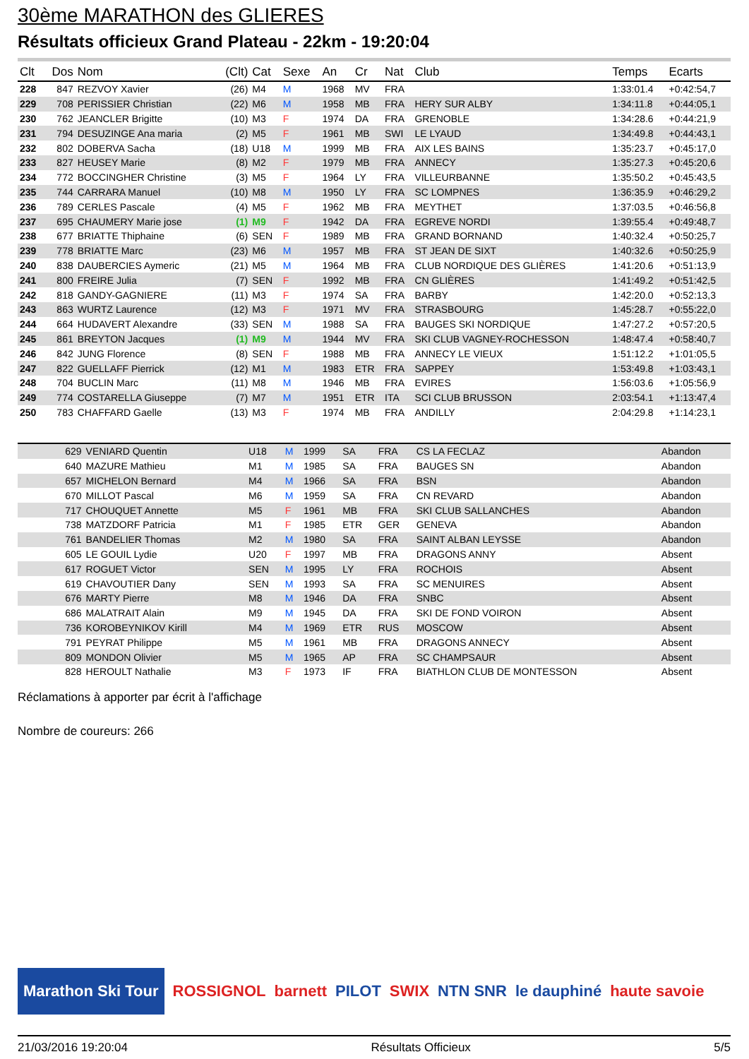30ème MARATHON des GLIERES
Résultats officieux Grand Plateau - 22km - 19:20:04
| Clt | Dos | Nom | (Clt) | Cat | Sexe | An | Cr | Nat | Club | Temps | Ecarts |
| --- | --- | --- | --- | --- | --- | --- | --- | --- | --- | --- | --- |
| 228 | 847 | REZVOY Xavier | (26) | M4 | M | 1968 | MV | FRA | | 1:33:01.4 | +0:42:54,7 |
| 229 | 708 | PERISSIER Christian | (22) | M6 | M | 1958 | MB | FRA | HERY SUR ALBY | 1:34:11.8 | +0:44:05,1 |
| 230 | 762 | JEANCLER Brigitte | (10) | M3 | F | 1974 | DA | FRA | GRENOBLE | 1:34:28.6 | +0:44:21,9 |
| 231 | 794 | DESUZINGE Ana maria | (2) | M5 | F | 1961 | MB | SWI | LE LYAUD | 1:34:49.8 | +0:44:43,1 |
| 232 | 802 | DOBERVA Sacha | (18) | U18 | M | 1999 | MB | FRA | AIX LES BAINS | 1:35:23.7 | +0:45:17,0 |
| 233 | 827 | HEUSEY Marie | (8) | M2 | F | 1979 | MB | FRA | ANNECY | 1:35:27.3 | +0:45:20,6 |
| 234 | 772 | BOCCINGHER Christine | (3) | M5 | F | 1964 | LY | FRA | VILLEURBANNE | 1:35:50.2 | +0:45:43,5 |
| 235 | 744 | CARRARA Manuel | (10) | M8 | M | 1950 | LY | FRA | SC LOMPNES | 1:36:35.9 | +0:46:29,2 |
| 236 | 789 | CERLES Pascale | (4) | M5 | F | 1962 | MB | FRA | MEYTHET | 1:37:03.5 | +0:46:56,8 |
| 237 | 695 | CHAUMERY Marie jose | (1) | M9 | F | 1942 | DA | FRA | EGREVE NORDI | 1:39:55.4 | +0:49:48,7 |
| 238 | 677 | BRIATTE Thiphaine | (6) | SEN | F | 1989 | MB | FRA | GRAND BORNAND | 1:40:32.4 | +0:50:25,7 |
| 239 | 778 | BRIATTE Marc | (23) | M6 | M | 1957 | MB | FRA | ST JEAN DE SIXT | 1:40:32.6 | +0:50:25,9 |
| 240 | 838 | DAUBERCIES Aymeric | (21) | M5 | M | 1964 | MB | FRA | CLUB NORDIQUE DES GLIÈRES | 1:41:20.6 | +0:51:13,9 |
| 241 | 800 | FREIRE Julia | (7) | SEN | F | 1992 | MB | FRA | CN GLIÈRES | 1:41:49.2 | +0:51:42,5 |
| 242 | 818 | GANDY-GAGNIERE | (11) | M3 | F | 1974 | SA | FRA | BARBY | 1:42:20.0 | +0:52:13,3 |
| 243 | 863 | WURTZ Laurence | (12) | M3 | F | 1971 | MV | FRA | STRASBOURG | 1:45:28.7 | +0:55:22,0 |
| 244 | 664 | HUDAVERT Alexandre | (33) | SEN | M | 1988 | SA | FRA | BAUGES SKI NORDIQUE | 1:47:27.2 | +0:57:20,5 |
| 245 | 861 | BREYTON Jacques | (1) | M9 | M | 1944 | MV | FRA | SKI CLUB VAGNEY-ROCHESSON | 1:48:47.4 | +0:58:40,7 |
| 246 | 842 | JUNG Florence | (8) | SEN | F | 1988 | MB | FRA | ANNECY LE VIEUX | 1:51:12.2 | +1:01:05,5 |
| 247 | 822 | GUELLAFF Pierrick | (12) | M1 | M | 1983 | ETR | FRA | SAPPEY | 1:53:49.8 | +1:03:43,1 |
| 248 | 704 | BUCLIN Marc | (11) | M8 | M | 1946 | MB | FRA | EVIRES | 1:56:03.6 | +1:05:56,9 |
| 249 | 774 | COSTARELLA Giuseppe | (7) | M7 | M | 1951 | ETR | ITA | SCI CLUB BRUSSON | 2:03:54.1 | +1:13:47,4 |
| 250 | 783 | CHAFFARD Gaelle | (13) | M3 | F | 1974 | MB | FRA | ANDILLY | 2:04:29.8 | +1:14:23,1 |
| | 629 | VENIARD Quentin | | U18 | M | 1999 | SA | FRA | CS LA FECLAZ | Abandon | |
| | 640 | MAZURE Mathieu | | M1 | M | 1985 | SA | FRA | BAUGES SN | Abandon | |
| | 657 | MICHELON Bernard | | M4 | M | 1966 | SA | FRA | BSN | Abandon | |
| | 670 | MILLOT Pascal | | M6 | M | 1959 | SA | FRA | CN REVARD | Abandon | |
| | 717 | CHOUQUET Annette | | M5 | F | 1961 | MB | FRA | SKI CLUB SALLANCHES | Abandon | |
| | 738 | MATZDORF Patricia | | M1 | F | 1985 | ETR | GER | GENEVA | Abandon | |
| | 761 | BANDELIER Thomas | | M2 | M | 1980 | SA | FRA | SAINT ALBAN LEYSSE | Abandon | |
| | 605 | LE GOUIL Lydie | | U20 | F | 1997 | MB | FRA | DRAGONS ANNY | Absent | |
| | 617 | ROGUET Victor | | SEN | M | 1995 | LY | FRA | ROCHOIS | Absent | |
| | 619 | CHAVOUTIER Dany | | SEN | M | 1993 | SA | FRA | SC MENUIRES | Absent | |
| | 676 | MARTY Pierre | | M8 | M | 1946 | DA | FRA | SNBC | Absent | |
| | 686 | MALATRAIT Alain | | M9 | M | 1945 | DA | FRA | SKI DE FOND VOIRON | Absent | |
| | 736 | KOROBEYNIKOV Kirill | | M4 | M | 1969 | ETR | RUS | MOSCOW | Absent | |
| | 791 | PEYRAT Philippe | | M5 | M | 1961 | MB | FRA | DRAGONS ANNECY | Absent | |
| | 809 | MONDON Olivier | | M5 | M | 1965 | AP | FRA | SC CHAMPSAUR | Absent | |
| | 828 | HEROULT Nathalie | | M3 | F | 1973 | IF | FRA | BIATHLON CLUB DE MONTESSON | Absent | |
Réclamations à apporter par écrit à l'affichage
Nombre de coureurs: 266
Marathon Ski Tour ROSSIGNOL barnett PILOT SWIX NTN SNR le dauphiné haute savoie
21/03/2016 19:20:04 Résultats Officieux 5/5